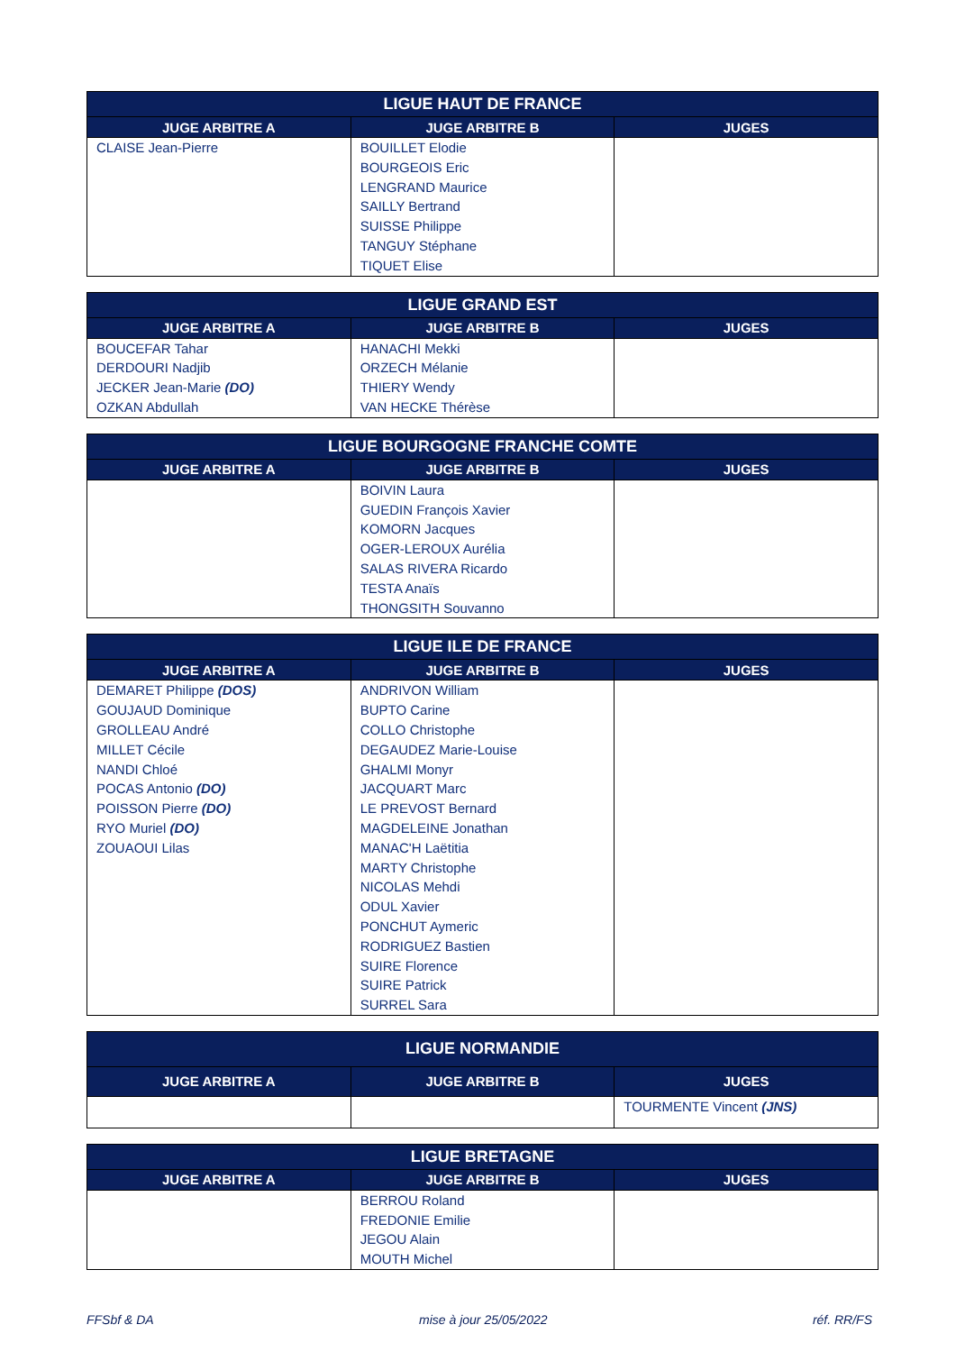| LIGUE HAUT DE FRANCE | | |
| --- | --- | --- |
| JUGE ARBITRE A | JUGE ARBITRE B | JUGES |
| CLAISE Jean-Pierre | BOUILLET Elodie BOURGEOIS Eric LENGRAND Maurice SAILLY Bertrand SUISSE Philippe TANGUY Stéphane TIQUET Elise | |
| LIGUE GRAND EST | | |
| --- | --- | --- |
| JUGE ARBITRE A | JUGE ARBITRE B | JUGES |
| BOUCEFAR Tahar DERDOURI Nadjib JECKER Jean-Marie (DO) OZKAN Abdullah | HANACHI Mekki ORZECH Mélanie THIERY Wendy VAN HECKE Thérèse | |
| LIGUE BOURGOGNE FRANCHE COMTE | | |
| --- | --- | --- |
| JUGE ARBITRE A | JUGE ARBITRE B | JUGES |
| | BOIVIN Laura GUEDIN François Xavier KOMORN Jacques OGER-LEROUX Aurélia SALAS RIVERA Ricardo TESTA Anaïs THONGSITH Souvanno | |
| LIGUE ILE DE FRANCE | | |
| --- | --- | --- |
| JUGE ARBITRE A | JUGE ARBITRE B | JUGES |
| DEMARET Philippe (DOS) GOUJAUD Dominique GROLLEAU André MILLET Cécile NANDI Chloé POCAS Antonio (DO) POISSON Pierre (DO) RYO Muriel (DO) ZOUAOUI Lilas | ANDRIVON William BUPTO Carine COLLO Christophe DEGAUDEZ Marie-Louise GHALMI Monyr JACQUART Marc LE PREVOST Bernard MAGDELEINE Jonathan MANAC'H Laëtitia MARTY Christophe NICOLAS Mehdi ODUL Xavier PONCHUT Aymeric RODRIGUEZ Bastien SUIRE Florence SUIRE Patrick SURREL Sara | |
| LIGUE NORMANDIE | | |
| --- | --- | --- |
| JUGE ARBITRE A | JUGE ARBITRE B | JUGES |
| | | TOURMENTE Vincent (JNS) |
| LIGUE BRETAGNE | | |
| --- | --- | --- |
| JUGE ARBITRE A | JUGE ARBITRE B | JUGES |
| | BERROU Roland FREDONIE Emilie JEGOU Alain MOUTH Michel | |
FFSbf & DA mise à jour 25/05/2022 réf. RR/FS